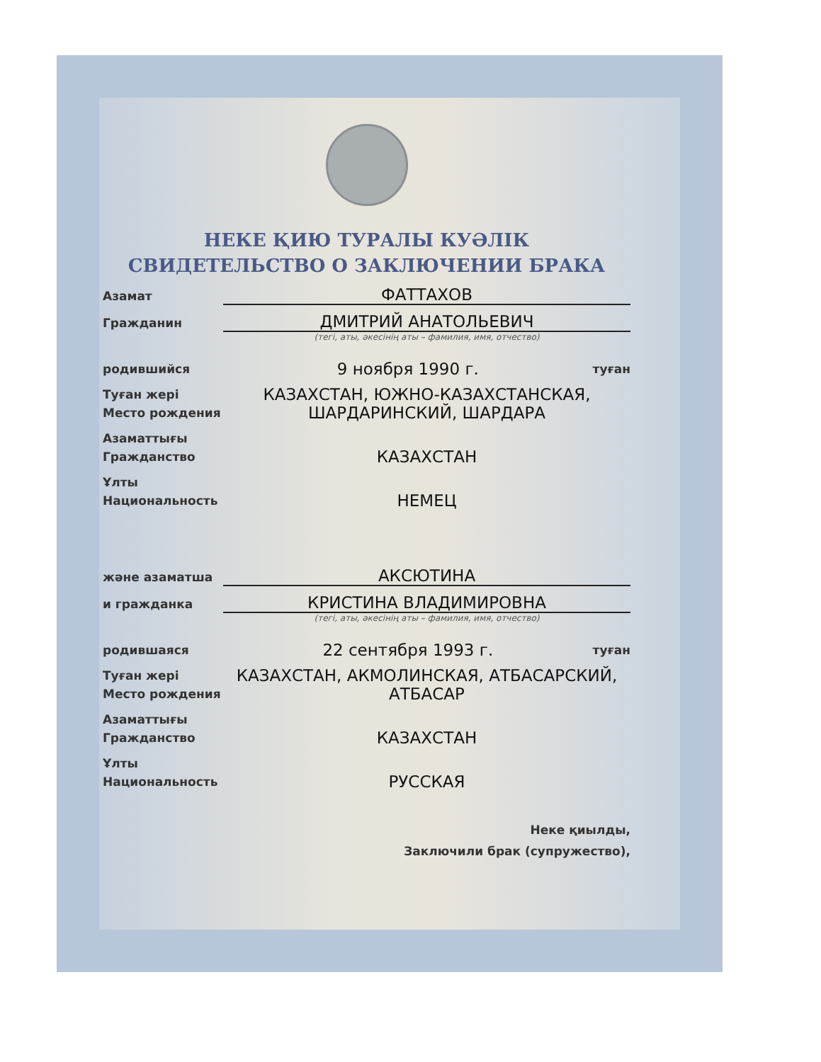НЕКЕ ҚИЮ ТУРАЛЫ КУӘЛІК
СВИДЕТЕЛЬСТВО О ЗАКЛЮЧЕНИИ БРАКА
Азамат
ФАТТАХОВ
Гражданин
ДМИТРИЙ АНАТОЛЬЕВИЧ
(тегі, аты, әкесінің аты – фамилия, имя, отчество)
родившийся
9 ноября 1990 г.
туған
Туған жері
Место рождения
КАЗАХСТАН, ЮЖНО-КАЗАХСТАНСКАЯ,
ШАРДАРИНСКИЙ, ШАРДАРА
Азаматтығы
Гражданство
КАЗАХСТАН
Ұлты
Национальность
НЕМЕЦ
және азаматша
АКСЮТИНА
и гражданка
КРИСТИНА ВЛАДИМИРОВНА
(тегі, аты, әкесінің аты – фамилия, имя, отчество)
родившаяся
22 сентября 1993 г.
туған
Туған жері
Место рождения
КАЗАХСТАН, АКМОЛИНСКАЯ, АТБАСАРСКИЙ,
АТБАСАР
Азаматтығы
Гражданство
КАЗАХСТАН
Ұлты
Национальность
РУССКАЯ
Неке қиылды,
Заключили брак (супружество),